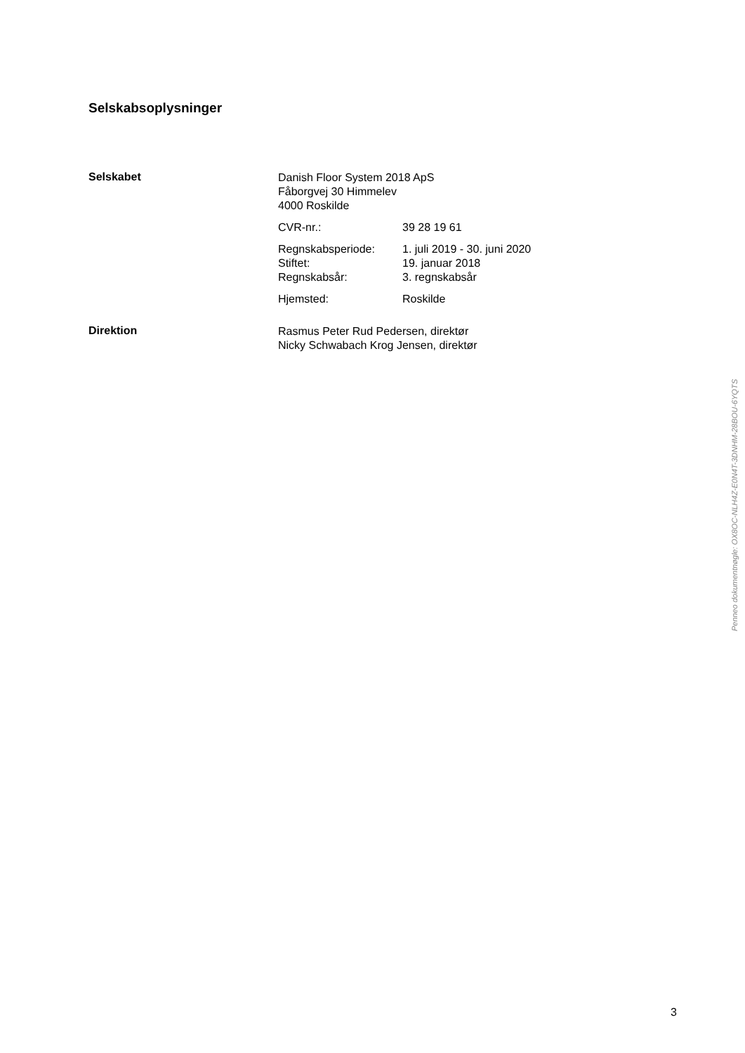Selskabsoplysninger
Selskabet
Danish Floor System 2018 ApS
Fåborgvej 30 Himmelev
4000 Roskilde
CVR-nr.: 39 28 19 61
Regnskabsperiode:
Stiftet:
Regnskabsår:
1. juli 2019 - 30. juni 2020
19. januar 2018
3. regnskabsår
Hjemsted: Roskilde
Direktion
Rasmus Peter Rud Pedersen, direktør
Nicky Schwabach Krog Jensen, direktør
Penneo dokumentnøgle: OX8OC-NLH4Z-E0N4T-3DNHM-28BOU-6YQTS
3